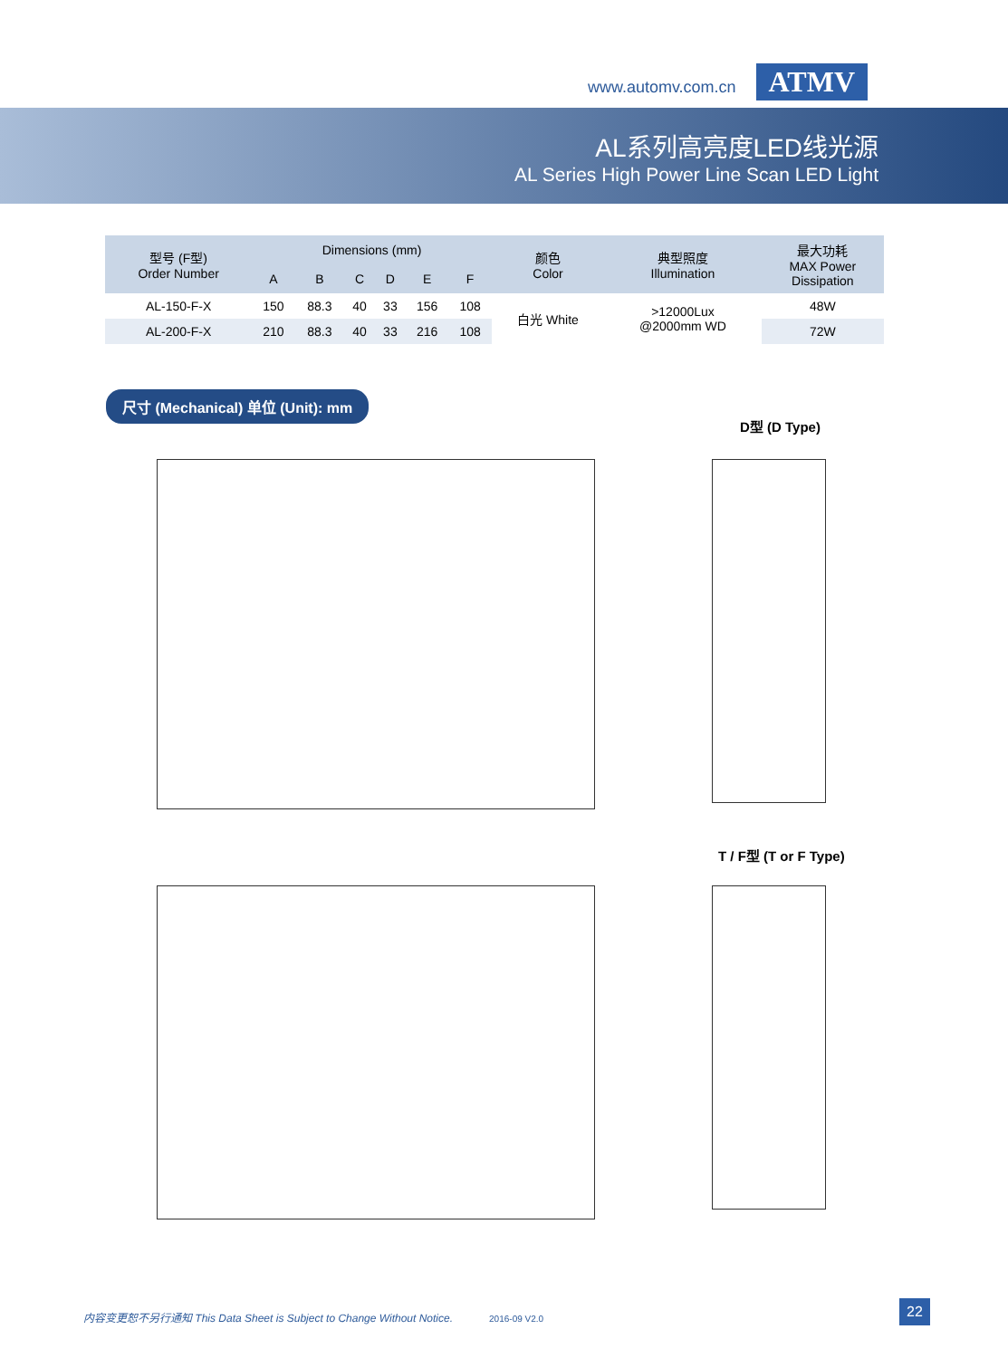www.automv.com.cn ATMV
AL系列高亮度LED线光源
AL Series High Power Line Scan LED Light
| 型号 (F型) Order Number | Dimensions (mm) | | | | | | 颜色 Color | 典型照度 Illumination | 最大功耗 MAX Power Dissipation |
| --- | --- | --- | --- | --- | --- | --- | --- | --- | --- |
| | A | B | C | D | E | F | | | |
| AL-150-F-X | 150 | 88.3 | 40 | 33 | 156 | 108 | 白光 White | >12000Lux @2000mm WD | 48W |
| AL-200-F-X | 210 | 88.3 | 40 | 33 | 216 | 108 | | | 72W |
尺寸 (Mechanical) 单位 (Unit): mm
D型 (D Type)
T / F型 (T or F Type)
内容变更恕不另行通知 This Data Sheet is Subject to Change Without Notice. 2016-09 V2.0
22